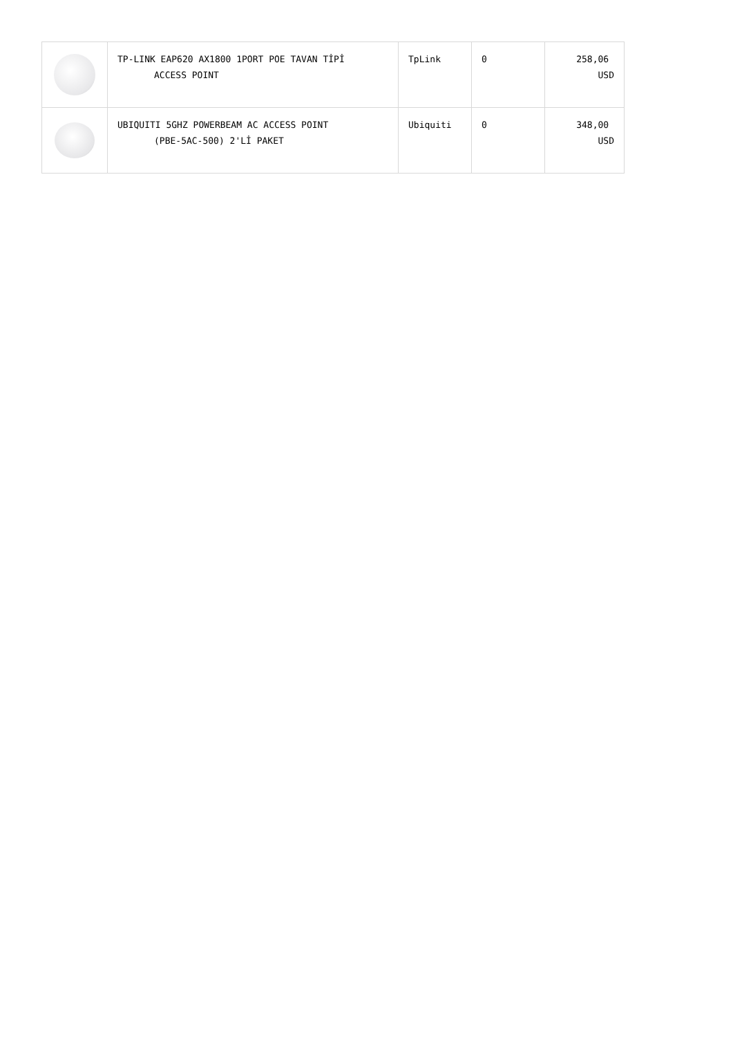| | TP-LINK EAP620 AX1800 1PORT POE TAVAN TİPİ ACCESS POINT | TpLink | 0 | 258,06 USD |
| | UBIQUITI 5GHZ POWERBEAM AC ACCESS POINT (PBE-5AC-500) 2'Lİ PAKET | Ubiquiti | 0 | 348,00 USD |